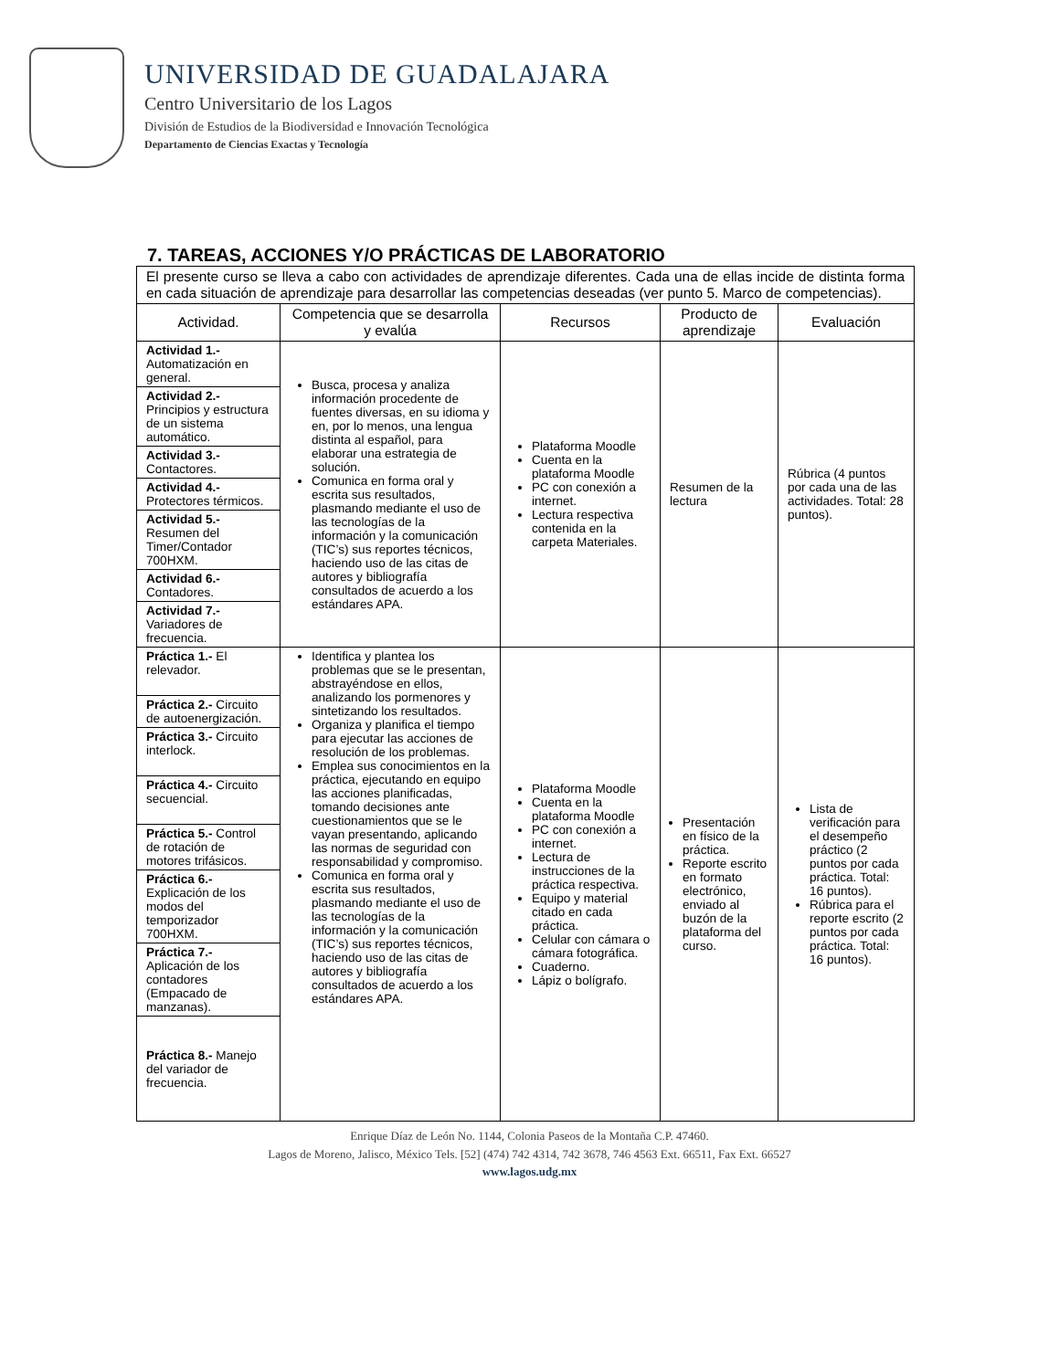UNIVERSIDAD DE GUADALAJARA
Centro Universitario de los Lagos
División de Estudios de la Biodiversidad e Innovación Tecnológica
Departamento de Ciencias Exactas y Tecnología
7. TAREAS, ACCIONES Y/O PRÁCTICAS DE LABORATORIO
El presente curso se lleva a cabo con actividades de aprendizaje diferentes. Cada una de ellas incide de distinta forma en cada situación de aprendizaje para desarrollar las competencias deseadas (ver punto 5. Marco de competencias).
| Actividad. | Competencia que se desarrolla y evalúa | Recursos | Producto de aprendizaje | Evaluación |
| --- | --- | --- | --- | --- |
| Actividad 1.- Automatización en general. | Busca, procesa y analiza información procedente de fuentes diversas, en su idioma y en, por lo menos, una lengua distinta al español, para elaborar una estrategia de solución. Comunica en forma oral y escrita sus resultados, plasmando mediante el uso de las tecnologías de la información y la comunicación (TIC’s) sus reportes técnicos, haciendo uso de las citas de autores y bibliografía consultados de acuerdo a los estándares APA. | Plataforma Moodle Cuenta en la plataforma Moodle PC con conexión a internet. Lectura respectiva contenida en la carpeta Materiales. | Resumen de la lectura | Rúbrica (4 puntos por cada una de las actividades. Total: 28 puntos). |
| Actividad 2.- Principios y estructura de un sistema automático. | | | | |
| Actividad 3.- Contactores. | | | | |
| Actividad 4.- Protectores térmicos. | | | | |
| Actividad 5.- Resumen del Timer/Contador 700HXM. | | | | |
| Actividad 6.- Contadores. | | | | |
| Actividad 7.- Variadores de frecuencia. | | | | |
| Práctica 1.- El relevador. | Identifica y plantea los problemas que se le presentan, abstrayéndose en ellos, analizando los pormenores y sintetizando los resultados. Organiza y planifica el tiempo para ejecutar las acciones de resolución de los problemas. Emplea sus conocimientos en la práctica, ejecutando en equipo las acciones planificadas, tomando decisiones ante cuestionamientos que se le vayan presentando, aplicando las normas de seguridad con responsabilidad y compromiso. Comunica en forma oral y escrita sus resultados, plasmando mediante el uso de las tecnologías de la información y la comunicación (TIC’s) sus reportes técnicos, haciendo uso de las citas de autores y bibliografía consultados de acuerdo a los estándares APA. | Plataforma Moodle Cuenta en la plataforma Moodle PC con conexión a internet. Lectura de instrucciones de la práctica respectiva. Equipo y material citado en cada práctica. Celular con cámara o cámara fotográfica. Cuaderno. Lápiz o bolígrafo. | Presentación en físico de la práctica. Reporte escrito en formato electrónico, enviado al buzón de la plataforma del curso. | Lista de verificación para el desempeño práctico (2 puntos por cada práctica. Total: 16 puntos). Rúbrica para el reporte escrito (2 puntos por cada práctica. Total: 16 puntos). |
| Práctica 2.- Circuito de autoenergización. | | | | |
| Práctica 3.- Circuito interlock. | | | | |
| Práctica 4.- Circuito secuencial. | | | | |
| Práctica 5.- Control de rotación de motores trifásicos. | | | | |
| Práctica 6.- Explicación de los modos del temporizador 700HXM. | | | | |
| Práctica 7.- Aplicación de los contadores (Empacado de manzanas). | | | | |
| Práctica 8.- Manejo del variador de frecuencia. | | | | |
Enrique Díaz de León No. 1144, Colonia Paseos de la Montaña C.P. 47460.
Lagos de Moreno, Jalisco, México Tels. [52] (474) 742 4314, 742 3678, 746 4563 Ext. 66511, Fax Ext. 66527
www.lagos.udg.mx